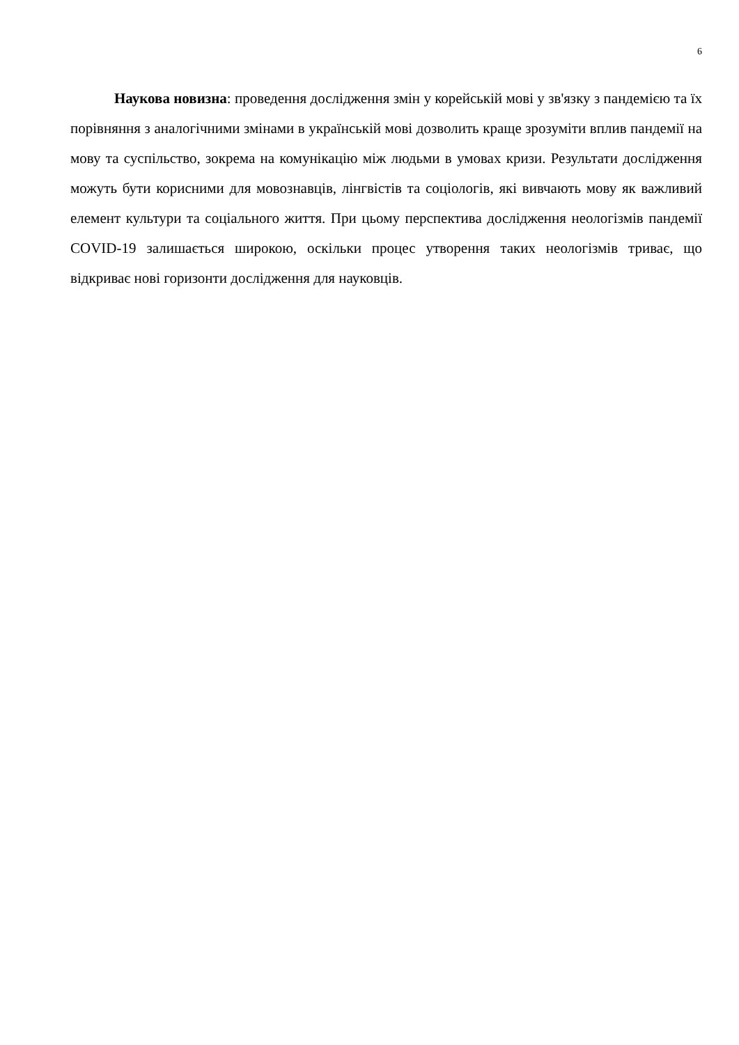6
Наукова новизна: проведення дослідження змін у корейській мові у зв'язку з пандемією та їх порівняння з аналогічними змінами в українській мові дозволить краще зрозуміти вплив пандемії на мову та суспільство, зокрема на комунікацію між людьми в умовах кризи. Результати дослідження можуть бути корисними для мовознавців, лінгвістів та соціологів, які вивчають мову як важливий елемент культури та соціального життя. При цьому перспектива дослідження неологізмів пандемії COVID-19 залишається широкою, оскільки процес утворення таких неологізмів триває, що відкриває нові горизонти дослідження для науковців.